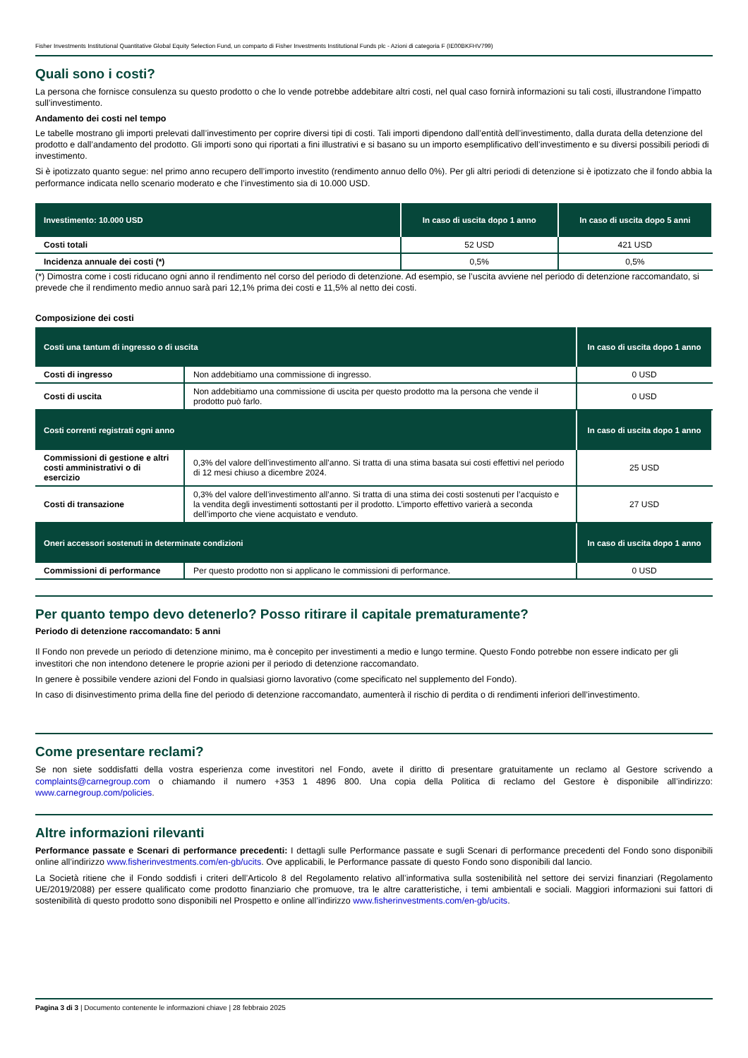Fisher Investments Institutional Quantitative Global Equity Selection Fund, un comparto di Fisher Investments Institutional Funds plc - Azioni di categoria F (IE00BKFHV799)
Quali sono i costi?
La persona che fornisce consulenza su questo prodotto o che lo vende potrebbe addebitare altri costi, nel qual caso fornirà informazioni su tali costi, illustrandone l’impatto sull’investimento.
Andamento dei costi nel tempo
Le tabelle mostrano gli importi prelevati dall’investimento per coprire diversi tipi di costi. Tali importi dipendono dall’entità dell’investimento, dalla durata della detenzione del prodotto e dall’andamento del prodotto. Gli importi sono qui riportati a fini illustrativi e si basano su un importo esemplificativo dell’investimento e su diversi possibili periodi di investimento.
Si è ipotizzato quanto segue: nel primo anno recupero dell’importo investito (rendimento annuo dello 0%). Per gli altri periodi di detenzione si è ipotizzato che il fondo abbia la performance indicata nello scenario moderato e che l’investimento sia di 10.000 USD.
| Investimento: 10.000 USD | In caso di uscita dopo 1 anno | In caso di uscita dopo 5 anni |
| --- | --- | --- |
| Costi totali | 52 USD | 421 USD |
| Incidenza annuale dei costi (*) | 0,5% | 0,5% |
(*) Dimostra come i costi riducano ogni anno il rendimento nel corso del periodo di detenzione. Ad esempio, se l’uscita avviene nel periodo di detenzione raccomandato, si prevede che il rendimento medio annuo sarà pari 12,1% prima dei costi e 11,5% al netto dei costi.
Composizione dei costi
| Costi una tantum di ingresso o di uscita | | In caso di uscita dopo 1 anno |
| --- | --- | --- |
| Costi di ingresso | Non addebitiamo una commissione di ingresso. | 0 USD |
| Costi di uscita | Non addebitiamo una commissione di uscita per questo prodotto ma la persona che vende il prodotto può farlo. | 0 USD |
| Costi correnti registrati ogni anno | | In caso di uscita dopo 1 anno |
| Commissioni di gestione e altri costi amministrativi o di esercizio | 0,3% del valore dell’investimento all’anno. Si tratta di una stima basata sui costi effettivi nel periodo di 12 mesi chiuso a dicembre 2024. | 25 USD |
| Costi di transazione | 0,3% del valore dell’investimento all’anno. Si tratta di una stima dei costi sostenuti per l’acquisto e la vendita degli investimenti sottostanti per il prodotto. L’importo effettivo varierà a seconda dell’importo che viene acquistato e venduto. | 27 USD |
| Oneri accessori sostenuti in determinate condizioni | | In caso di uscita dopo 1 anno |
| Commissioni di performance | Per questo prodotto non si applicano le commissioni di performance. | 0 USD |
Per quanto tempo devo detenerlo? Posso ritirare il capitale prematuramente?
Periodo di detenzione raccomandato: 5 anni
Il Fondo non prevede un periodo di detenzione minimo, ma è concepito per investimenti a medio e lungo termine. Questo Fondo potrebbe non essere indicato per gli investitori che non intendono detenere le proprie azioni per il periodo di detenzione raccomandato.
In genere è possibile vendere azioni del Fondo in qualsiasi giorno lavorativo (come specificato nel supplemento del Fondo).
In caso di disinvestimento prima della fine del periodo di detenzione raccomandato, aumenterà il rischio di perdita o di rendimenti inferiori dell’investimento.
Come presentare reclami?
Se non siete soddisfatti della vostra esperienza come investitori nel Fondo, avete il diritto di presentare gratuitamente un reclamo al Gestore scrivendo a complaints@carnegroup.com o chiamando il numero +353 1 4896 800. Una copia della Politica di reclamo del Gestore è disponibile all’indirizzo: www.carnegroup.com/policies.
Altre informazioni rilevanti
Performance passate e Scenari di performance precedenti: I dettagli sulle Performance passate e sugli Scenari di performance precedenti del Fondo sono disponibili online all’indirizzo www.fisherinvestments.com/en-gb/ucits. Ove applicabili, le Performance passate di questo Fondo sono disponibili dal lancio.
La Società ritiene che il Fondo soddisfi i criteri dell’Articolo 8 del Regolamento relativo all’informativa sulla sostenibilità nel settore dei servizi finanziari (Regolamento UE/2019/2088) per essere qualificato come prodotto finanziario che promuove, tra le altre caratteristiche, i temi ambientali e sociali. Maggiori informazioni sui fattori di sostenibilità di questo prodotto sono disponibili nel Prospetto e online all’indirizzo www.fisherinvestments.com/en-gb/ucits.
Pagina 3 di 3 | Documento contenente le informazioni chiave | 28 febbraio 2025